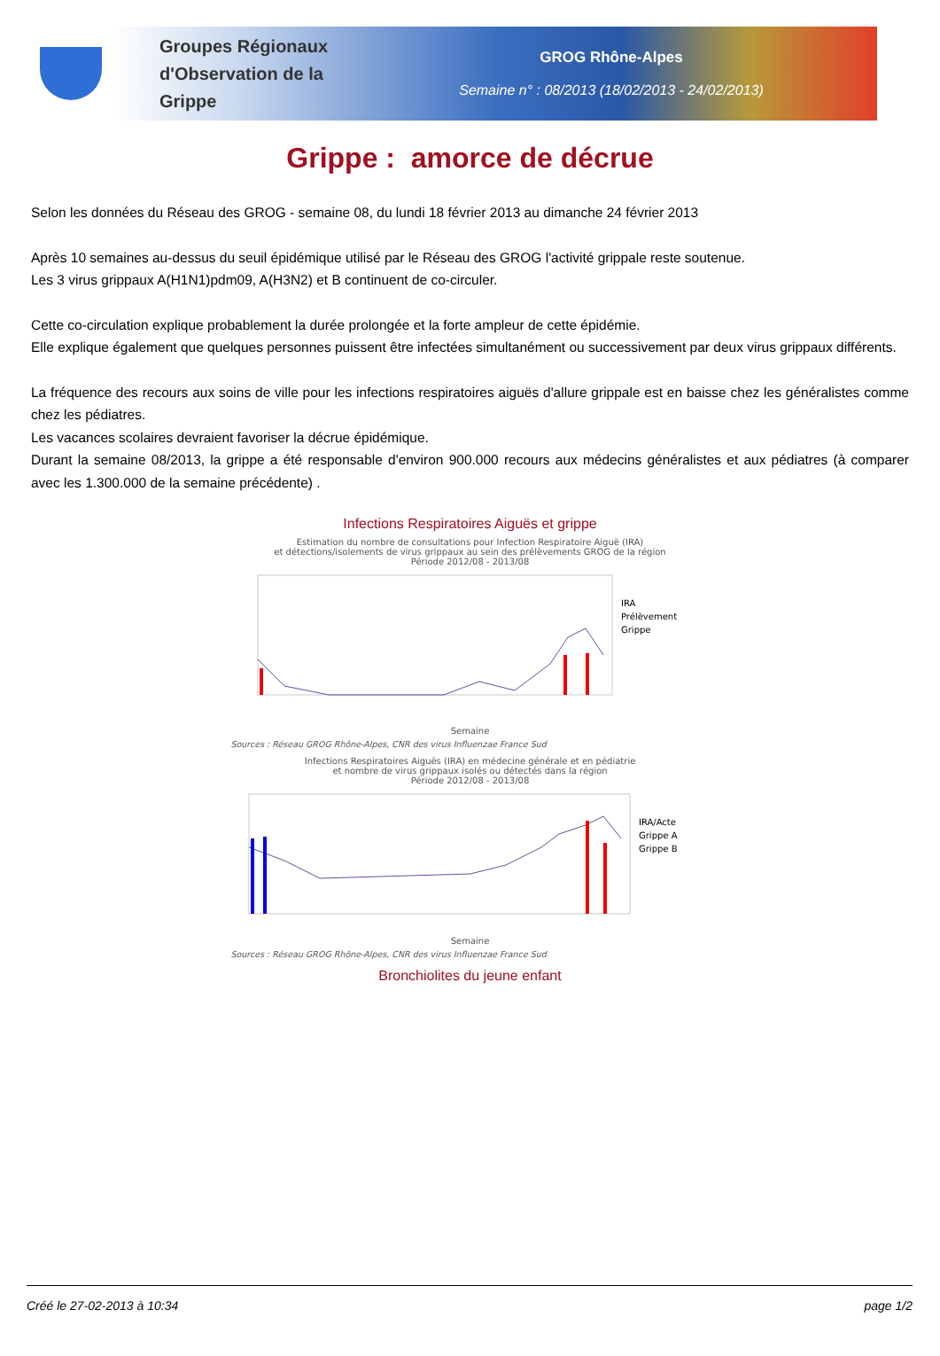Groupes Régionaux d'Observation de la Grippe
GROG Rhône-Alpes
Semaine n° : 08/2013 (18/02/2013 - 24/02/2013)
Grippe : amorce de décrue
Selon les données du Réseau des GROG - semaine 08, du lundi 18 février 2013 au dimanche 24 février 2013
Après 10 semaines au-dessus du seuil épidémique utilisé par le Réseau des GROG l'activité grippale reste soutenue.
Les 3 virus grippaux A(H1N1)pdm09, A(H3N2) et B continuent de co-circuler.
Cette co-circulation explique probablement la durée prolongée et la forte ampleur de cette épidémie.
Elle explique également que quelques personnes puissent être infectées simultanément ou successivement par deux virus grippaux différents.
La fréquence des recours aux soins de ville pour les infections respiratoires aiguës d'allure grippale est en baisse chez les généralistes comme chez les pédiatres.
Les vacances scolaires devraient favoriser la décrue épidémique.
Durant la semaine 08/2013, la grippe a été responsable d'environ 900.000 recours aux médecins généralistes et aux pédiatres (à comparer avec les 1.300.000 de la semaine précédente) .
Infections Respiratoires Aiguës et grippe
Estimation du nombre de consultations pour Infection Respiratoire Aiguë (IRA)
et détections/isolements de virus grippaux au sein des prélèvements GROG de la région
Période 2012/08 - 2013/08
IRA
Prélèvement
Grippe
Semaine
Sources : Réseau GROG Rhône-Alpes, CNR des virus Influenzae France Sud
Infections Respiratoires Aiguës (IRA) en médecine générale et en pédiatrie
et nombre de virus grippaux isolés ou détectés dans la région
Période 2012/08 - 2013/08
IRA/Acte
Grippe A
Grippe B
Semaine
Sources : Réseau GROG Rhône-Alpes, CNR des virus Influenzae France Sud
Bronchiolites du jeune enfant
Créé le 27-02-2013 à 10:34 page 1/2